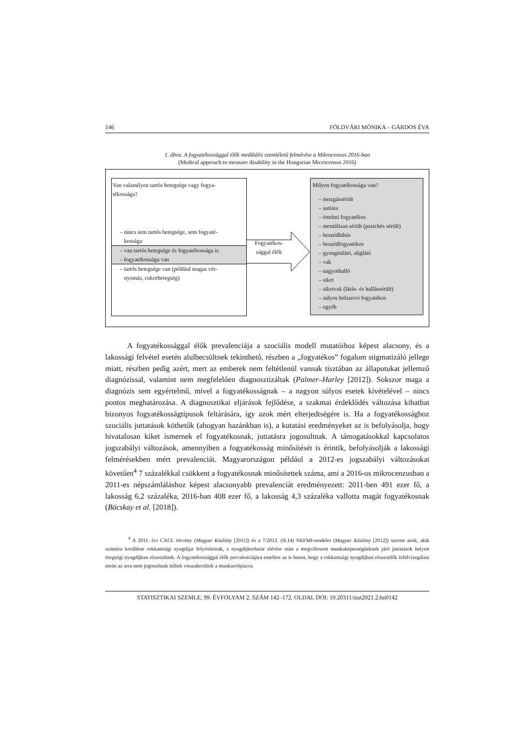146 FÖLDVÁRI MÓNIKA – GÁRDOS ÉVA
1. ábra. A fogyatékossággal élők medikális szemléletű felmérése a Mikrocenzus 2016-ban
(Medical approach to measure disability in the Hungarian Microcensus 2016)
Van valamilyen tartós betegsége vagy fogya-
tékossága?
– nincs sem tartós betegsége, sem fogyaté-
kossága
– van tartós betegsége és fogyatékossága is
– fogyatékossága van
– tartós betegsége van (például magas vér-
nyomás, cukorbetegség)
Fogyatékos-
sággal élők
Milyen fogyatékossága van?
– mozgássérült
– autista
– értelmi fogyatékos
– mentálisan sérült (pszichés sérült)
– beszédhibás
– beszédfogyatékos
– gyengénlátó, aliglátó
– vak
– nagyothalló
– siket
– siketvak (látás- és hallássérült)
– súlyos belszervi fogyatékos
– egyéb
A fogyatékossággal élők prevalenciája a szociális modell mutatóihoz képest alacsony, és a lakossági felvétel esetén alulbecsültnek tekinthető, részben a „fogyatékos” fogalom stigmatizáló jellege miatt, részben pedig azért, mert az emberek nem feltétlenül vannak tisztában az állapotukat jellemző diagnózissal, valamint nem megfelelően diagnosztizáltak (Palmer–Harley [2012]). Sokszor maga a diagnózis sem egyértelmű, mivel a fogyatékosságnak – a nagyon súlyos esetek kivételével – nincs pontos meghatározása. A diagnosztikai eljárások fejlődése, a szakmai érdeklődés változása kihathat bizonyos fogyatékosságtípusok feltárására, így azok mért elterjedtségére is. Ha a fogyatékossághoz szociális juttatások köthetők (ahogyan hazánkban is), a kutatási eredményeket az is befolyásolja, hogy hivatalosan kiket ismernek el fogyatékosnak, juttatásra jogosultnak. A támogatásokkal kapcsolatos jogszabályi változások, amennyiben a fogyatékosság minősítését is érintik, befolyásolják a lakossági felmérésekben mért prevalenciát. Magyarországon például a 2012-es jogszabályi változásokat követően<sup>4</sup> 7 százalékkal csökkent a fogyatékosnak minősítettek száma, ami a 2016-os mikrocenzusban a 2011-es népszámláláshoz képest alacsonyabb prevalenciát eredményezett: 2011-ben 491 ezer fő, a lakosság 6,2 százaléka, 2016-ban 408 ezer fő, a lakosság 4,3 százaléka vallotta magát fogyatékosnak (Bácskay et al. [2018]).
<sup>4</sup> A 2011. évi CXCI. törvény (Magyar Közlöny [2011]) és a 7/2012. (II.14) NEFMI-rendelet (Magyar Közlöny [2012]) szerint azok, akik számára korábban rokkantsági nyugdíjat folyósítottak, a nyugdíjkorhatár elérése után a megváltozott munkaképességűeknek járó juttatások helyett öregségi nyugdíjban részesülnek. A fogyatékossággal élők prevalenciájára emellett az is hatott, hogy a rokkantsági nyugdíjban részesülők felülvizsgálata során az arra nem jogosultnak ítéltek visszakerültek a munkaerőpiacra.
STATISZTIKAI SZEMLE, 99. ÉVFOLYAM 2. SZÁM 142–172. OLDAL DOI: 10.20311/stat2021.2.hu0142